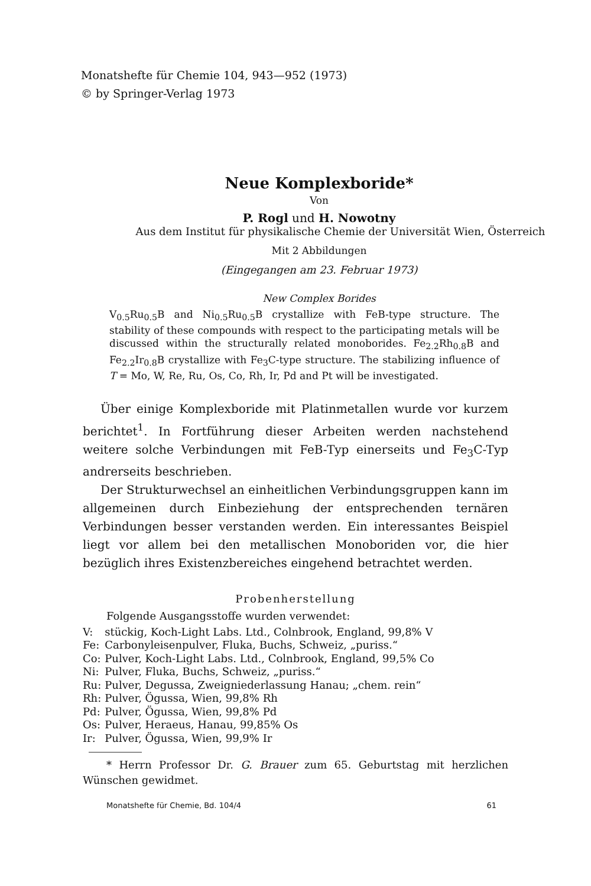Monatshefte für Chemie 104, 943—952 (1973)
© by Springer-Verlag 1973
Neue Komplexboride*
Von
P. Rogl und H. Nowotny
Aus dem Institut für physikalische Chemie der Universität Wien, Österreich
Mit 2 Abbildungen
(Eingegangen am 23. Februar 1973)
New Complex Borides
V<sub>0.5</sub>Ru<sub>0.5</sub>B and Ni<sub>0.5</sub>Ru<sub>0.5</sub>B crystallize with FeB-type structure. The stability of these compounds with respect to the participating metals will be discussed within the structurally related monoborides. Fe<sub>2.2</sub>Rh<sub>0.8</sub>B and Fe<sub>2.2</sub>Ir<sub>0.8</sub>B crystallize with Fe<sub>3</sub>C-type structure. The stabilizing influence of T = Mo, W, Re, Ru, Os, Co, Rh, Ir, Pd and Pt will be investigated.
Über einige Komplexboride mit Platinmetallen wurde vor kurzem berichtet<sup>1</sup>. In Fortführung dieser Arbeiten werden nachstehend weitere solche Verbindungen mit FeB-Typ einerseits und Fe<sub>3</sub>C-Typ andrerseits beschrieben.
Der Strukturwechsel an einheitlichen Verbindungsgruppen kann im allgemeinen durch Einbeziehung der entsprechenden ternären Verbindungen besser verstanden werden. Ein interessantes Beispiel liegt vor allem bei den metallischen Monoboriden vor, die hier bezüglich ihres Existenzbereiches eingehend betrachtet werden.
Probenherstellung
Folgende Ausgangsstoffe wurden verwendet:
| V: | stückig, Koch-Light Labs. Ltd., Colnbrook, England, 99,8% V |
| Fe: | Carbonyleisenpulver, Fluka, Buchs, Schweiz, „puriss.“ |
| Co: | Pulver, Koch-Light Labs. Ltd., Colnbrook, England, 99,5% Co |
| Ni: | Pulver, Fluka, Buchs, Schweiz, „puriss.“ |
| Ru: | Pulver, Degussa, Zweigniederlassung Hanau; „chem. rein“ |
| Rh: | Pulver, Ögussa, Wien, 99,8% Rh |
| Pd: | Pulver, Ögussa, Wien, 99,8% Pd |
| Os: | Pulver, Heraeus, Hanau, 99,85% Os |
| Ir: | Pulver, Ögussa, Wien, 99,9% Ir |
* Herrn Professor Dr. G. Brauer zum 65. Geburtstag mit herzlichen Wünschen gewidmet.
Monatshefte für Chemie, Bd. 104/4 61